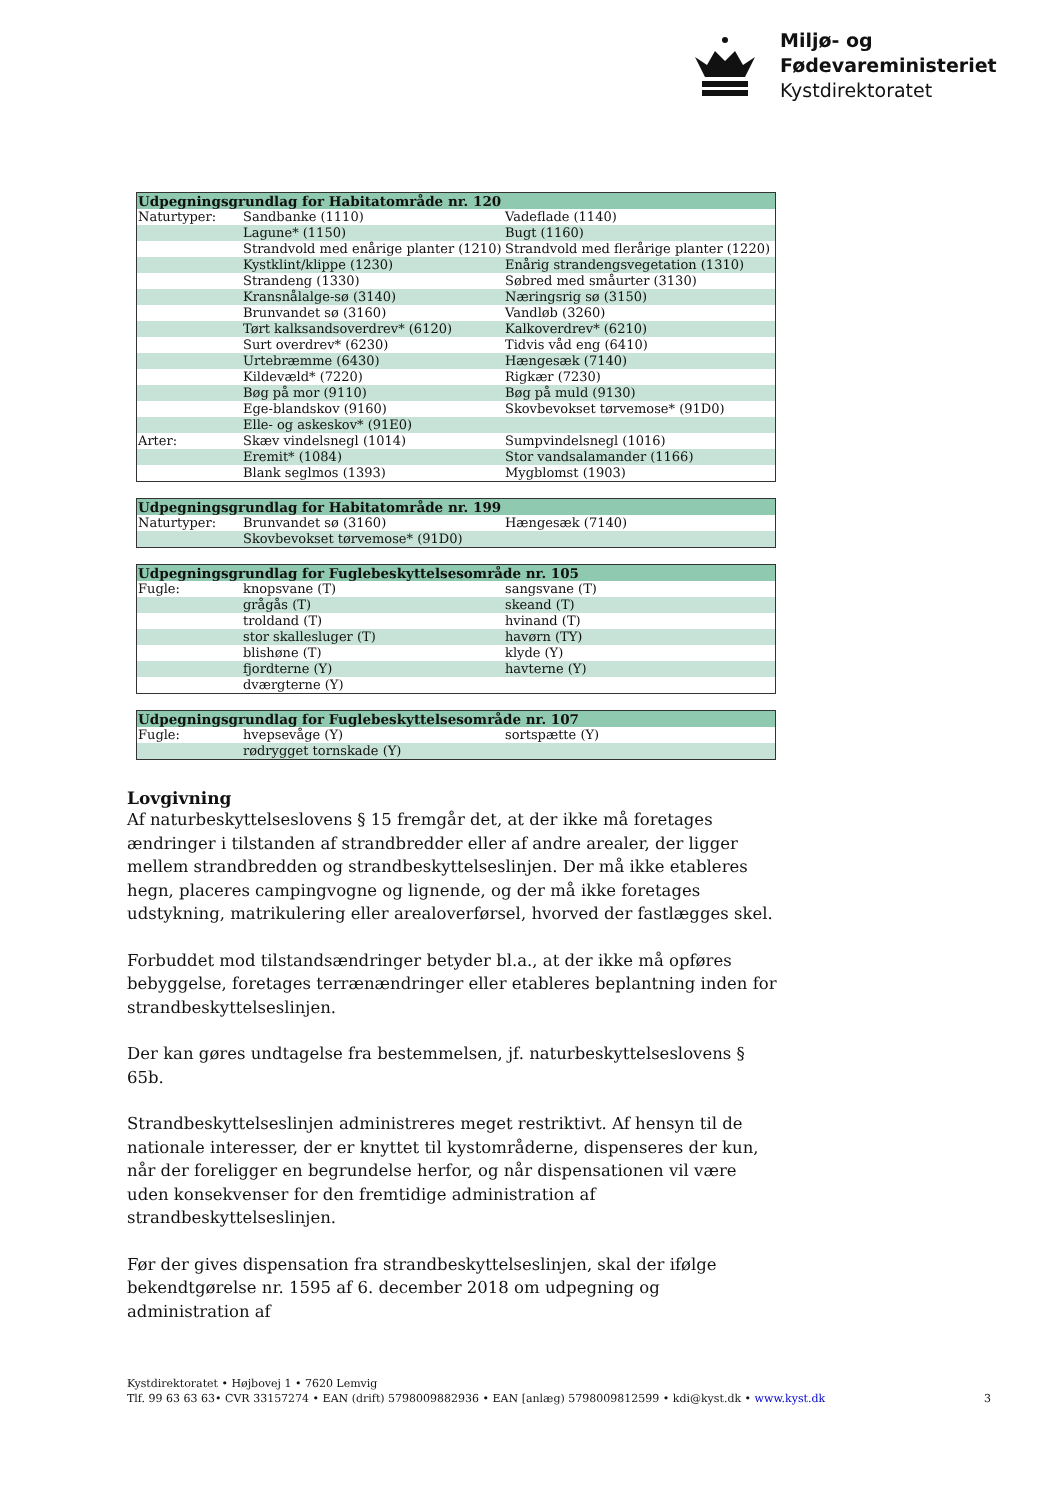Miljø- og
Fødevareministeriet
Kystdirektoratet
| Udpegningsgrundlag for Habitatområde nr. 120 | | |
| --- | --- | --- |
| Naturtyper: | Sandbanke (1110) | Vadeflade (1140) |
| | Lagune* (1150) | Bugt (1160) |
| | Strandvold med enårige planter (1210) | Strandvold med flerårige planter (1220) |
| | Kystklint/klippe (1230) | Enårig strandengsvegetation (1310) |
| | Strandeng (1330) | Søbred med småurter (3130) |
| | Kransnålalge-sø (3140) | Næringsrig sø (3150) |
| | Brunvandet sø (3160) | Vandløb (3260) |
| | Tørt kalksandsoverdrev* (6120) | Kalkoverdrev* (6210) |
| | Surt overdrev* (6230) | Tidvis våd eng (6410) |
| | Urtebræmme (6430) | Hængesæk (7140) |
| | Kildevæld* (7220) | Rigkær (7230) |
| | Bøg på mor (9110) | Bøg på muld (9130) |
| | Ege-blandskov (9160) | Skovbevokset tørvemose* (91D0) |
| | Elle- og askeskov* (91E0) | |
| Arter: | Skæv vindelsnegl (1014) | Sumpvindelsnegl (1016) |
| | Eremit* (1084) | Stor vandsalamander (1166) |
| | Blank seglmos (1393) | Mygblomst (1903) |
| Udpegningsgrundlag for Habitatområde nr. 199 | | |
| --- | --- | --- |
| Naturtyper: | Brunvandet sø (3160) | Hængesæk (7140) |
| | Skovbevokset tørvemose* (91D0) | |
| Udpegningsgrundlag for Fuglebeskyttelsesområde nr. 105 | | |
| --- | --- | --- |
| Fugle: | knopsvane (T) | sangsvane (T) |
| | grågås (T) | skeand (T) |
| | troldand (T) | hvinand (T) |
| | stor skallesluger (T) | havørn (TY) |
| | blishøne (T) | klyde (Y) |
| | fjordterne (Y) | havterne (Y) |
| | dværgterne (Y) | |
| Udpegningsgrundlag for Fuglebeskyttelsesområde nr. 107 | | |
| --- | --- | --- |
| Fugle: | hvepsevåge (Y) | sortspætte (Y) |
| | rødrygget tornskade (Y) | |
Lovgivning
Af naturbeskyttelseslovens § 15 fremgår det, at der ikke må foretages ændringer i tilstanden af strandbredder eller af andre arealer, der ligger mellem strandbredden og strandbeskyttelseslinjen. Der må ikke etableres hegn, placeres campingvogne og lignende, og der må ikke foretages udstykning, matrikulering eller arealoverførsel, hvorved der fastlægges skel.
Forbuddet mod tilstandsændringer betyder bl.a., at der ikke må opføres bebyggelse, foretages terrænændringer eller etableres beplantning inden for strandbeskyttelseslinjen.
Der kan gøres undtagelse fra bestemmelsen, jf. naturbeskyttelseslovens § 65b.
Strandbeskyttelseslinjen administreres meget restriktivt. Af hensyn til de nationale interesser, der er knyttet til kystområderne, dispenseres der kun, når der foreligger en begrundelse herfor, og når dispensationen vil være uden konsekvenser for den fremtidige administration af strandbeskyttelseslinjen.
Før der gives dispensation fra strandbeskyttelseslinjen, skal der ifølge bekendtgørelse nr. 1595 af 6. december 2018 om udpegning og administration af
Kystdirektoratet • Højbovej 1 • 7620 Lemvig
Tlf. 99 63 63 63• CVR 33157274 • EAN (drift) 5798009882936 • EAN [anlæg) 5798009812599 • kdi@kyst.dk • www.kyst.dk
3